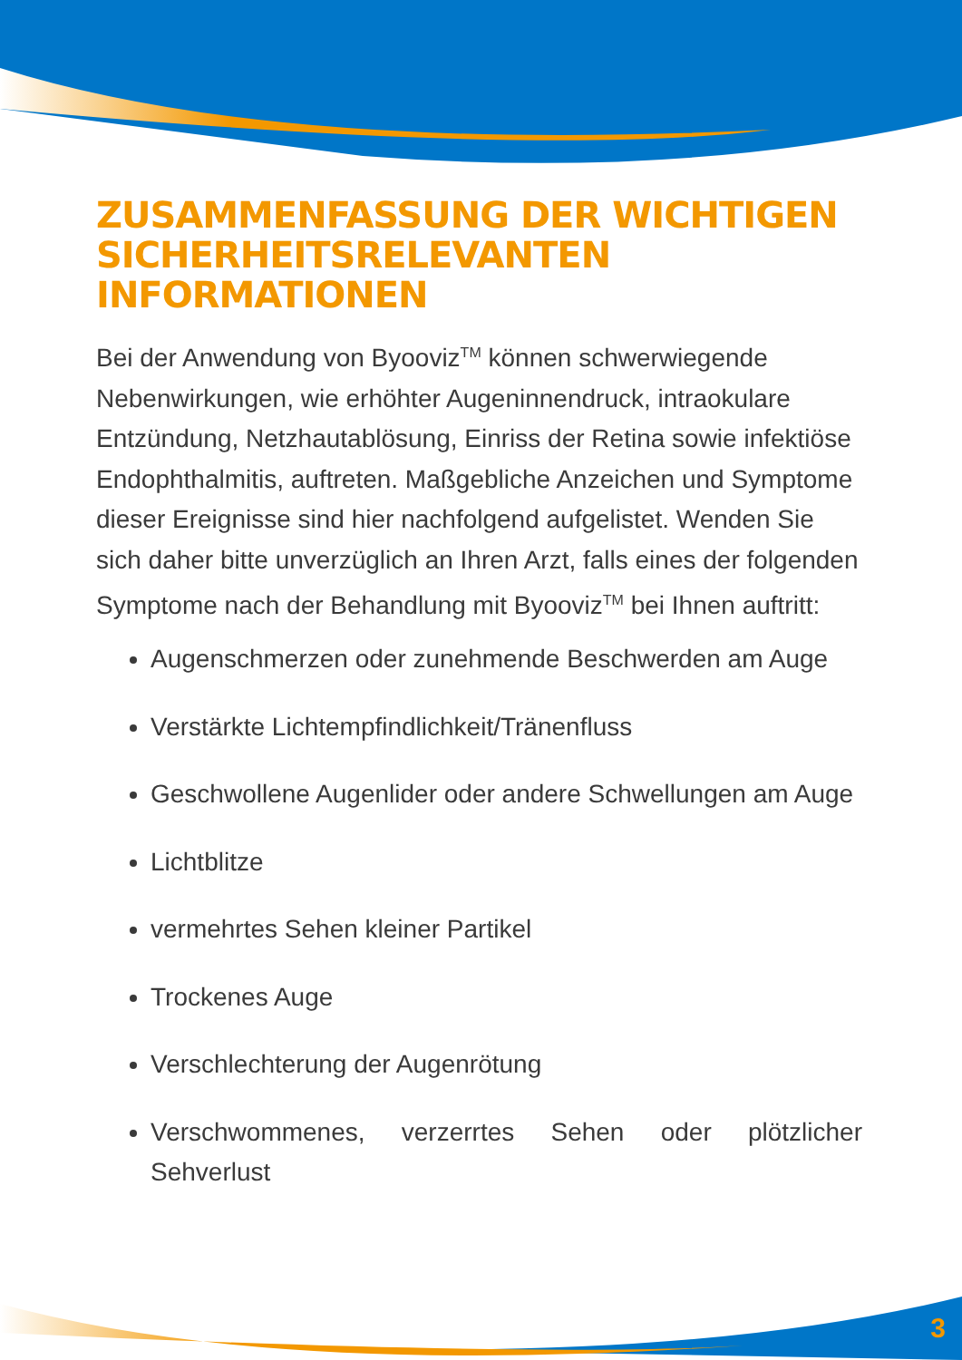ZUSAMMENFASSUNG DER WICHTIGEN
SICHERHEITSRELEVANTEN INFORMATIONEN
Bei der Anwendung von Byooviz<sup>TM</sup> können schwerwiegende Nebenwirkungen, wie erhöhter Augeninnendruck, intraokulare Entzündung, Netzhautablösung, Einriss der Retina sowie infektiöse Endophthalmitis, auftreten. Maßgebliche Anzeichen und Symptome dieser Ereignisse sind hier nachfolgend aufgelistet. Wenden Sie sich daher bitte unverzüglich an Ihren Arzt, falls eines der folgenden Symptome nach der Behandlung mit Byooviz<sup>TM</sup> bei Ihnen auftritt:
Augenschmerzen oder zunehmende Beschwerden am Auge
Verstärkte Lichtempfindlichkeit/Tränenfluss
Geschwollene Augenlider oder andere Schwellungen am Auge
Lichtblitze
vermehrtes Sehen kleiner Partikel
Trockenes Auge
Verschlechterung der Augenrötung
Verschwommenes, verzerrtes Sehen oder plötzlicher Sehverlust
3